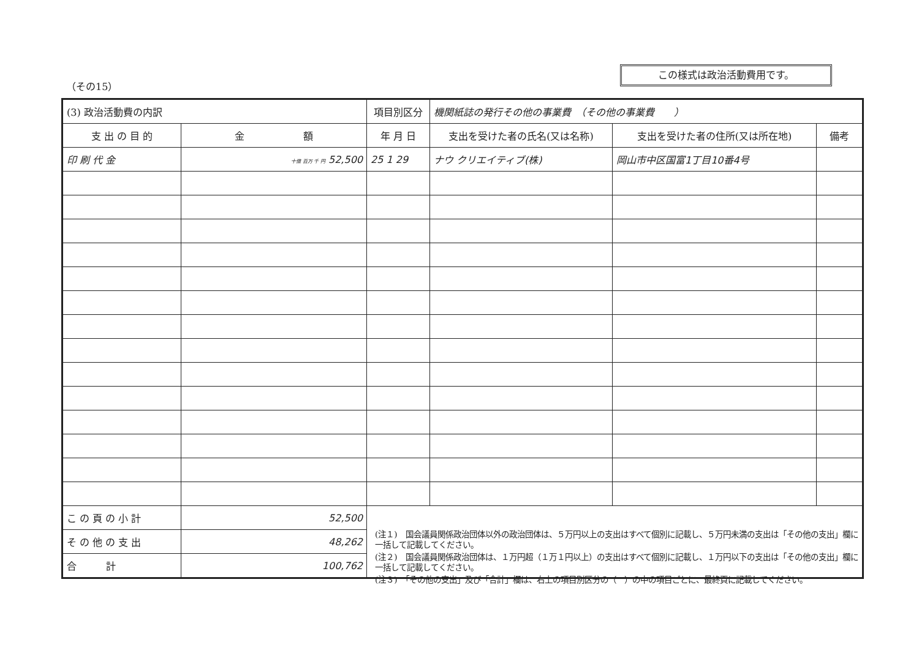（その15）
この様式は政治活動費用です。
| (3) 政治活動費の内訳 | | 項目別区分 | 機関紙誌の発行その他の事業費 （その他の事業費 ） | | |
| 支 出 の 目 的 | 金 額 | 年 月 日 | 支出を受けた者の氏名(又は名称) | 支出を受けた者の住所(又は所在地) | 備考 |
| 印 刷 代 金 | 十億 百万 千 円 52,500 | 25 1 29 | ナウ クリエイティブ(株) | 岡山市中区国富1丁目10番4号 | |
| こ の 頁 の 小 計 | 52,500 | | | | |
| そ の 他 の 支 出 | 48,262 | | | | |
| 合 計 | 100,762 | | | | |
(注１)　国会議員関係政治団体以外の政治団体は、５万円以上の支出はすべて個別に記載し、５万円未満の支出は「その他の支出」欄に一括して記載してください。
(注２)　国会議員関係政治団体は、１万円超（１万１円以上）の支出はすべて個別に記載し、１万円以下の支出は「その他の支出」欄に一括して記載してください。
(注３)　「その他の支出」及び「合計」欄は、右上の項目別区分の（　）の中の項目ごとに、最終頁に記載してください。